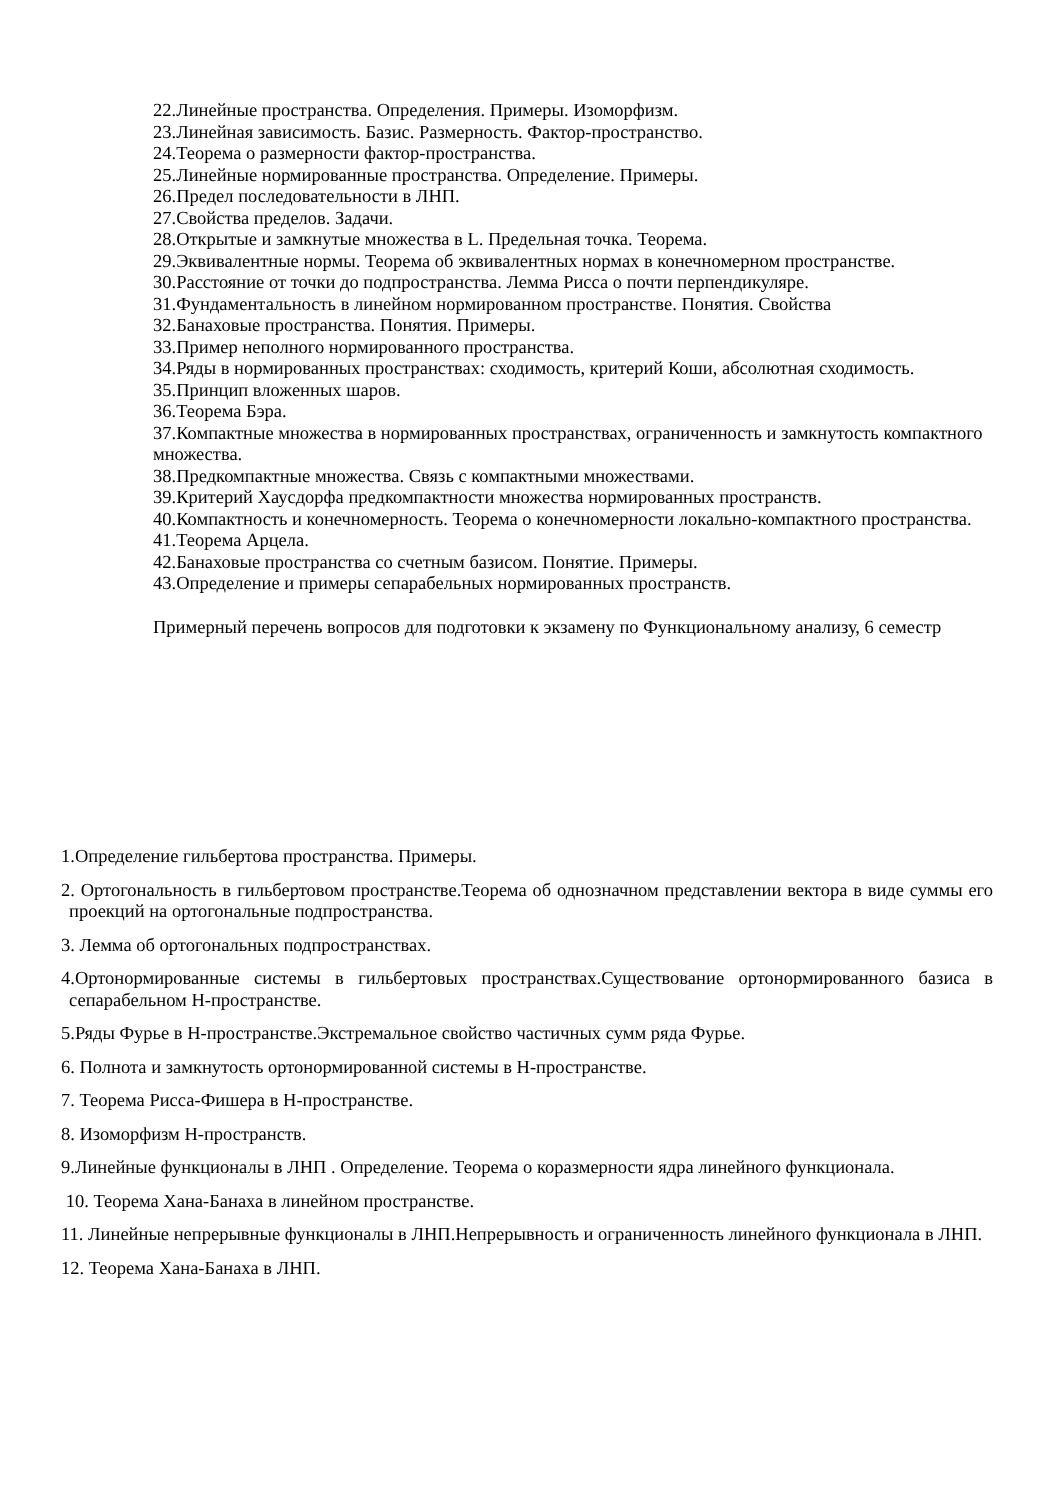22.Линейные пространства. Определения. Примеры. Изоморфизм.
23.Линейная зависимость. Базис. Размерность. Фактор-пространство.
24.Теорема о размерности фактор-пространства.
25.Линейные нормированные пространства. Определение. Примеры.
26.Предел последовательности в ЛНП.
27.Свойства пределов. Задачи.
28.Открытые и замкнутые множества в L. Предельная точка. Теорема.
29.Эквивалентные нормы. Теорема об эквивалентных нормах в конечномерном пространстве.
30.Расстояние от точки до подпространства. Лемма Рисса о почти перпендикуляре.
31.Фундаментальность в линейном нормированном пространстве. Понятия. Свойства
32.Банаховые пространства. Понятия. Примеры.
33.Пример неполного нормированного пространства.
34.Ряды в нормированных пространствах: сходимость, критерий Коши, абсолютная сходимость.
35.Принцип вложенных шаров.
36.Теорема Бэра.
37.Компактные множества в нормированных пространствах, ограниченность и замкнутость компактного множества.
38.Предкомпактные множества. Связь с компактными множествами.
39.Критерий Хаусдорфа предкомпактности множества нормированных пространств.
40.Компактность и конечномерность. Теорема о конечномерности локально-компактного пространства.
41.Теорема Арцела.
42.Банаховые пространства со счетным базисом. Понятие. Примеры.
43.Определение и примеры сепарабельных нормированных пространств.
Примерный перечень вопросов для подготовки к экзамену по Функциональному анализу, 6 семестр
1.Определение гильбертова пространства. Примеры.
2. Ортогональность в гильбертовом пространстве.Теорема об однозначном представлении вектора в виде суммы его проекций на ортогональные подпространства.
3. Лемма об ортогональных подпространствах.
4.Ортонормированные системы в гильбертовых пространствах.Существование ортонормированного базиса в сепарабельном Н-пространстве.
5.Ряды Фурье в Н-пространстве.Экстремальное свойство частичных сумм ряда Фурье.
6. Полнота и замкнутость ортонормированной системы в Н-пространстве.
7. Теорема Рисса-Фишера в Н-пространстве.
8. Изоморфизм Н-пространств.
9.Линейные функционалы в ЛНП . Определение. Теорема о коразмерности ядра линейного функционала.
10. Теорема Хана-Банаха в линейном пространстве.
11. Линейные непрерывные функционалы в ЛНП.Непрерывность и ограниченность линейного функционала в ЛНП.
12. Теорема Хана-Банаха в ЛНП.